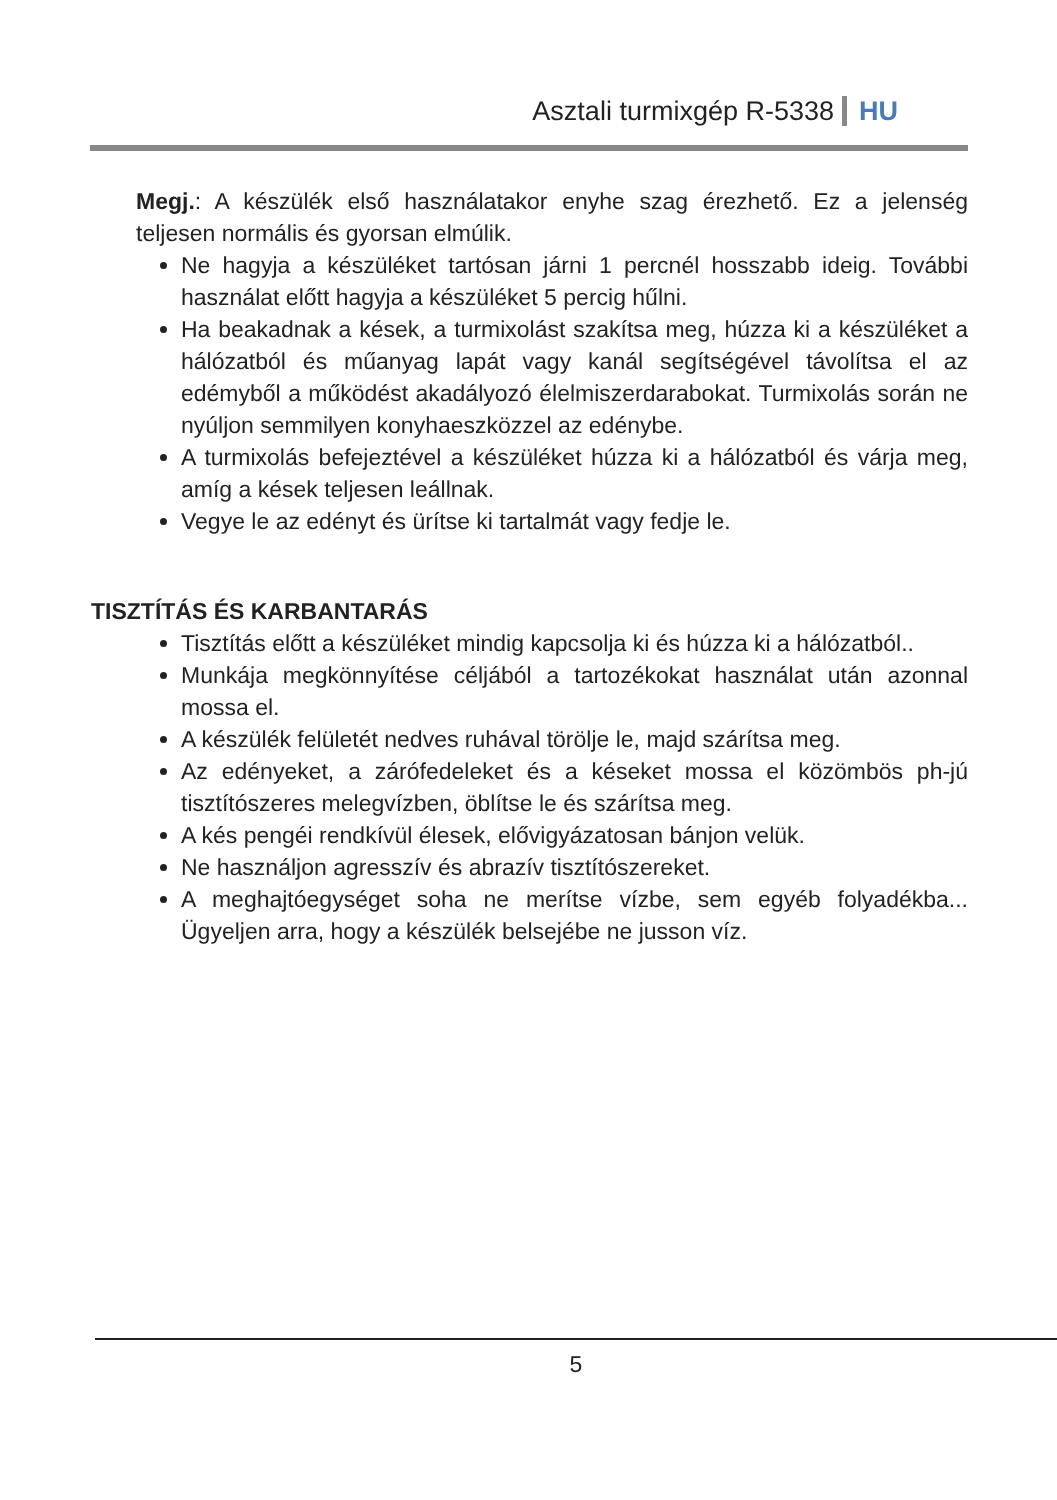Asztali turmixgép R-5338 HU
Megj.: A készülék első használatakor enyhe szag érezhető. Ez a jelenség teljesen normális és gyorsan elmúlik.
Ne hagyja a készüléket tartósan járni 1 percnél hosszabb ideig. További használat előtt hagyja a készüléket 5 percig hűlni.
Ha beakadnak a kések, a turmixolást szakítsa meg, húzza ki a készüléket a hálózatból és műanyag lapát vagy kanál segítségével távolítsa el az edémyből a működést akadályozó élelmiszerdarabokat. Turmixolás során ne nyúljon semmilyen konyhaeszközzel az edénybe.
A turmixolás befejeztével a készüléket húzza ki a hálózatból és várja meg, amíg a kések teljesen leállnak.
Vegye le az edényt és ürítse ki tartalmát vagy fedje le.
TISZTÍTÁS ÉS KARBANTARÁS
Tisztítás előtt a készüléket mindig kapcsolja ki és húzza ki a hálózatból..
Munkája megkönnyítése céljából a tartozékokat használat után azonnal mossa el.
A készülék felületét nedves ruhával törölje le, majd szárítsa meg.
Az edényeket, a zárófedeleket és a késeket mossa el közömbös ph-jú tisztítószeres melegvízben, öblítse le és szárítsa meg.
A kés pengéi rendkívül élesek, elővigyázatosan bánjon velük.
Ne használjon agresszív és abrazív tisztítószereket.
A meghajtóegységet soha ne merítse vízbe, sem egyéb folyadékba... Ügyeljen arra, hogy a készülék belsejébe ne jusson víz.
5